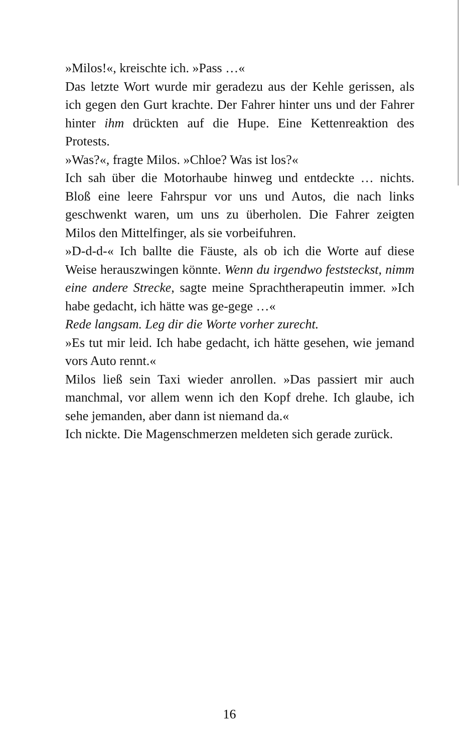»Milos!«, kreischte ich. »Pass …«
Das letzte Wort wurde mir geradezu aus der Kehle gerissen, als ich gegen den Gurt krachte. Der Fahrer hinter uns und der Fahrer hinter ihm drückten auf die Hupe. Eine Kettenreaktion des Protests.
»Was?«, fragte Milos. »Chloe? Was ist los?«
Ich sah über die Motorhaube hinweg und entdeckte … nichts. Bloß eine leere Fahrspur vor uns und Autos, die nach links geschwenkt waren, um uns zu überholen. Die Fahrer zeigten Milos den Mittelfinger, als sie vorbeifuhren.
»D-d-d-« Ich ballte die Fäuste, als ob ich die Worte auf diese Weise herauszwingen könnte. Wenn du irgendwo feststeckst, nimm eine andere Strecke, sagte meine Sprachtherapeutin immer. »Ich habe gedacht, ich hätte was ge-gege …«
Rede langsam. Leg dir die Worte vorher zurecht.
»Es tut mir leid. Ich habe gedacht, ich hätte gesehen, wie jemand vors Auto rennt.«
Milos ließ sein Taxi wieder anrollen. »Das passiert mir auch manchmal, vor allem wenn ich den Kopf drehe. Ich glaube, ich sehe jemanden, aber dann ist niemand da.«
Ich nickte. Die Magenschmerzen meldeten sich gerade zurück.
16